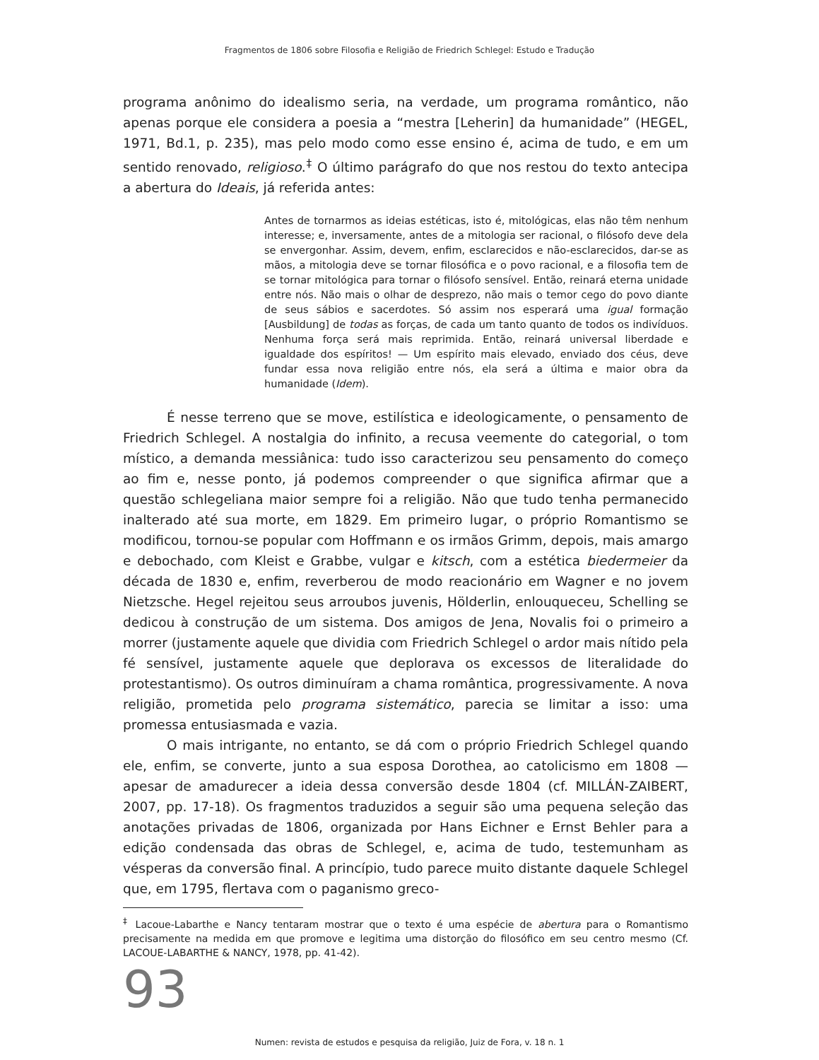Fragmentos de 1806 sobre Filosofia e Religião de Friedrich Schlegel: Estudo e Tradução
programa anônimo do idealismo seria, na verdade, um programa romântico, não apenas porque ele considera a poesia a “mestra [Leherin] da humanidade” (HEGEL, 1971, Bd.1, p. 235), mas pelo modo como esse ensino é, acima de tudo, e em um sentido renovado, religioso.<sup>‡</sup> O último parágrafo do que nos restou do texto antecipa a abertura do Ideais, já referida antes:
Antes de tornarmos as ideias estéticas, isto é, mitológicas, elas não têm nenhum interesse; e, inversamente, antes de a mitologia ser racional, o filósofo deve dela se envergonhar. Assim, devem, enfim, esclarecidos e não-esclarecidos, dar-se as mãos, a mitologia deve se tornar filosófica e o povo racional, e a filosofia tem de se tornar mitológica para tornar o filósofo sensível. Então, reinará eterna unidade entre nós. Não mais o olhar de desprezo, não mais o temor cego do povo diante de seus sábios e sacerdotes. Só assim nos esperará uma igual formação [Ausbildung] de todas as forças, de cada um tanto quanto de todos os indivíduos. Nenhuma força será mais reprimida. Então, reinará universal liberdade e igualdade dos espíritos! — Um espírito mais elevado, enviado dos céus, deve fundar essa nova religião entre nós, ela será a última e maior obra da humanidade (Idem).
É nesse terreno que se move, estilística e ideologicamente, o pensamento de Friedrich Schlegel. A nostalgia do infinito, a recusa veemente do categorial, o tom místico, a demanda messiânica: tudo isso caracterizou seu pensamento do começo ao fim e, nesse ponto, já podemos compreender o que significa afirmar que a questão schlegeliana maior sempre foi a religião. Não que tudo tenha permanecido inalterado até sua morte, em 1829. Em primeiro lugar, o próprio Romantismo se modificou, tornou-se popular com Hoffmann e os irmãos Grimm, depois, mais amargo e debochado, com Kleist e Grabbe, vulgar e kitsch, com a estética biedermeier da década de 1830 e, enfim, reverberou de modo reacionário em Wagner e no jovem Nietzsche. Hegel rejeitou seus arroubos juvenis, Hölderlin, enlouqueceu, Schelling se dedicou à construção de um sistema. Dos amigos de Jena, Novalis foi o primeiro a morrer (justamente aquele que dividia com Friedrich Schlegel o ardor mais nítido pela fé sensível, justamente aquele que deplorava os excessos de literalidade do protestantismo). Os outros diminuíram a chama romântica, progressivamente. A nova religião, prometida pelo programa sistemático, parecia se limitar a isso: uma promessa entusiasmada e vazia.
O mais intrigante, no entanto, se dá com o próprio Friedrich Schlegel quando ele, enfim, se converte, junto a sua esposa Dorothea, ao catolicismo em 1808 — apesar de amadurecer a ideia dessa conversão desde 1804 (cf. MILLÁN-ZAIBERT, 2007, pp. 17-18). Os fragmentos traduzidos a seguir são uma pequena seleção das anotações privadas de 1806, organizada por Hans Eichner e Ernst Behler para a edição condensada das obras de Schlegel, e, acima de tudo, testemunham as vésperas da conversão final. A princípio, tudo parece muito distante daquele Schlegel que, em 1795, flertava com o paganismo greco-
<sup>‡</sup> Lacoue-Labarthe e Nancy tentaram mostrar que o texto é uma espécie de abertura para o Romantismo precisamente na medida em que promove e legitima uma distorção do filosófico em seu centro mesmo (Cf. LACOUE-LABARTHE & NANCY, 1978, pp. 41-42).
93
Numen: revista de estudos e pesquisa da religião, Juiz de Fora, v. 18 n. 1